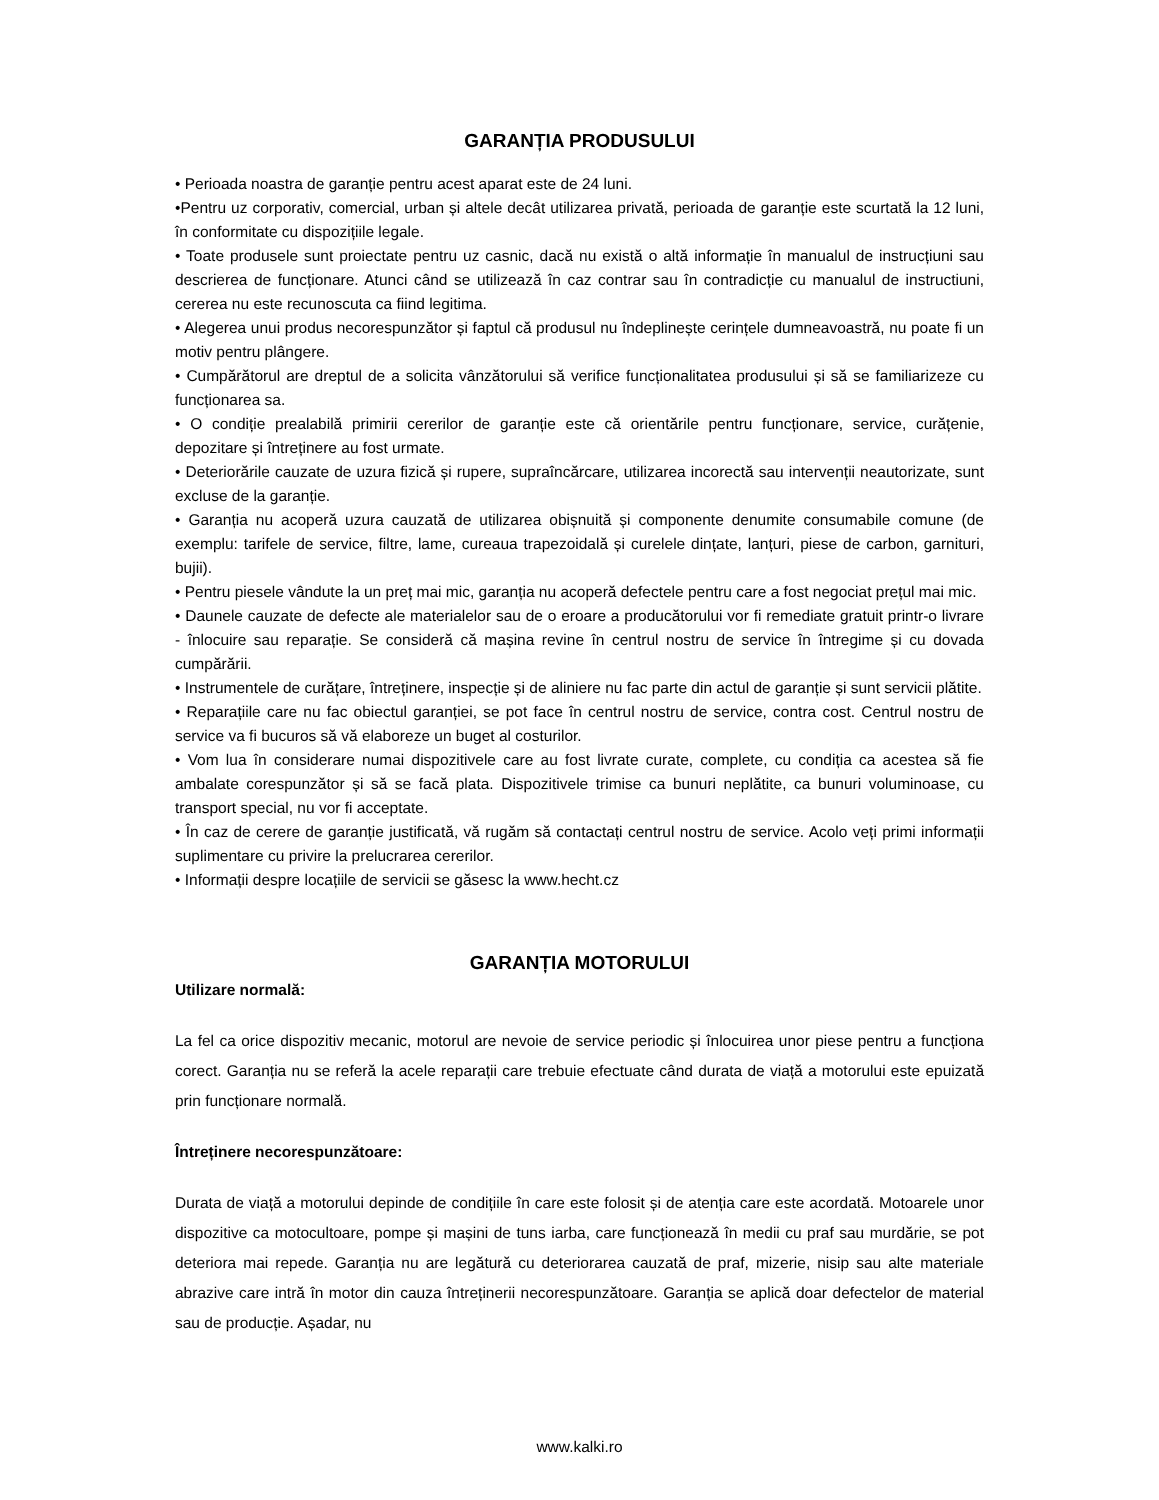GARANȚIA PRODUSULUI
• Perioada noastra de garanție pentru acest aparat este de 24 luni.
•Pentru uz corporativ, comercial, urban și altele decât utilizarea privată, perioada de garanție este scurtată la 12 luni, în conformitate cu dispozițiile legale.
• Toate produsele sunt proiectate pentru uz casnic, dacă nu există o altă informație în manualul de instrucțiuni sau descrierea de funcționare. Atunci când se utilizează în caz contrar sau în contradicție cu manualul de instructiuni, cererea nu este recunoscuta ca fiind legitima.
• Alegerea unui produs necorespunzător și faptul că produsul nu îndeplinește cerințele dumneavoastră, nu poate fi un motiv pentru plângere.
• Cumpărătorul are dreptul de a solicita vânzătorului să verifice funcționalitatea produsului și să se familiarizeze cu funcționarea sa.
• O condiție prealabilă primirii cererilor de garanție este că orientările pentru funcționare, service, curățenie, depozitare și întreținere au fost urmate.
• Deteriorările cauzate de uzura fizică și rupere, supraîncărcare, utilizarea incorectă sau intervenții neautorizate, sunt excluse de la garanție.
• Garanția nu acoperă uzura cauzată de utilizarea obișnuită și componente denumite consumabile comune (de exemplu: tarifele de service, filtre, lame, cureaua trapezoidală și curelele dințate, lanțuri, piese de carbon, garnituri, bujii).
• Pentru piesele vândute la un preț mai mic, garanția nu acoperă defectele pentru care a fost negociat prețul mai mic.
• Daunele cauzate de defecte ale materialelor sau de o eroare a producătorului vor fi remediate gratuit printr-o livrare - înlocuire sau reparație. Se consideră că mașina revine în centrul nostru de service în întregime și cu dovada cumpărării.
• Instrumentele de curățare, întreținere, inspecție și de aliniere nu fac parte din actul de garanție și sunt servicii plătite.
• Reparațiile care nu fac obiectul garanției, se pot face în centrul nostru de service, contra cost. Centrul nostru de service va fi bucuros să vă elaboreze un buget al costurilor.
• Vom lua în considerare numai dispozitivele care au fost livrate curate, complete, cu condiția ca acestea să fie ambalate corespunzător și să se facă plata. Dispozitivele trimise ca bunuri neplătite, ca bunuri voluminoase, cu transport special, nu vor fi acceptate.
• În caz de cerere de garanție justificată, vă rugăm să contactați centrul nostru de service. Acolo veți primi informații suplimentare cu privire la prelucrarea cererilor.
• Informații despre locațiile de servicii se găsesc la www.hecht.cz
GARANȚIA MOTORULUI
Utilizare normală:
La fel ca orice dispozitiv mecanic, motorul are nevoie de service periodic și înlocuirea unor piese pentru a funcționa corect. Garanția nu se referă la acele reparații care trebuie efectuate când durata de viață a motorului este epuizată prin funcționare normală.
Întreținere necorespunzătoare:
Durata de viață a motorului depinde de condițiile în care este folosit și de atenția care este acordată. Motoarele unor dispozitive ca motocultoare, pompe și mașini de tuns iarba, care funcționează în medii cu praf sau murdărie, se pot deteriora mai repede. Garanția nu are legătură cu deteriorarea cauzată de praf, mizerie, nisip sau alte materiale abrazive care intră în motor din cauza întreținerii necorespunzătoare. Garanția se aplică doar defectelor de material sau de producție. Așadar, nu
www.kalki.ro